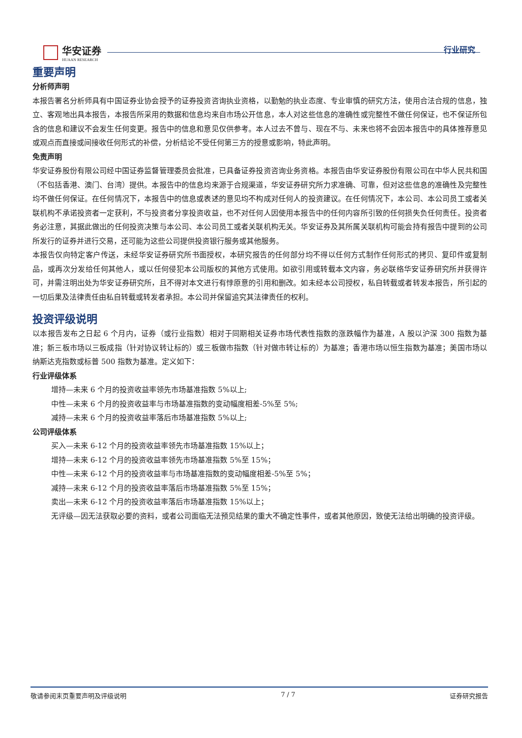华安证券
HUAAN RESEARCH
行业研究
重要声明
分析师声明
本报告署名分析师具有中国证券业协会授予的证券投资咨询执业资格，以勤勉的执业态度、专业审慎的研究方法，使用合法合规的信息，独立、客观地出具本报告，本报告所采用的数据和信息均来自市场公开信息，本人对这些信息的准确性或完整性不做任何保证，也不保证所包含的信息和建议不会发生任何变更。报告中的信息和意见仅供参考。本人过去不曾与、现在不与、未来也将不会因本报告中的具体推荐意见或观点而直接或间接收任何形式的补偿，分析结论不受任何第三方的授意或影响，特此声明。
免责声明
华安证券股份有限公司经中国证券监督管理委员会批准，已具备证券投资咨询业务资格。本报告由华安证券股份有限公司在中华人民共和国（不包括香港、澳门、台湾）提供。本报告中的信息均来源于合规渠道，华安证券研究所力求准确、可靠，但对这些信息的准确性及完整性均不做任何保证。在任何情况下，本报告中的信息或表述的意见均不构成对任何人的投资建议。在任何情况下，本公司、本公司员工或者关联机构不承诺投资者一定获利，不与投资者分享投资收益，也不对任何人因使用本报告中的任何内容所引致的任何损失负任何责任。投资者务必注意，其据此做出的任何投资决策与本公司、本公司员工或者关联机构无关。华安证券及其所属关联机构可能会持有报告中提到的公司所发行的证券并进行交易，还可能为这些公司提供投资银行服务或其他服务。
本报告仅向特定客户传送，未经华安证券研究所书面授权，本研究报告的任何部分均不得以任何方式制作任何形式的拷贝、复印件或复制品，或再次分发给任何其他人，或以任何侵犯本公司版权的其他方式使用。如欲引用或转载本文内容，务必联络华安证券研究所并获得许可，并需注明出处为华安证券研究所，且不得对本文进行有悖原意的引用和删改。如未经本公司授权，私自转载或者转发本报告，所引起的一切后果及法律责任由私自转载或转发者承担。本公司并保留追究其法律责任的权利。
投资评级说明
以本报告发布之日起 6 个月内，证券（或行业指数）相对于同期相关证券市场代表性指数的涨跌幅作为基准，A 股以沪深 300 指数为基准；新三板市场以三板成指（针对协议转让标的）或三板做市指数（针对做市转让标的）为基准；香港市场以恒生指数为基准；美国市场以纳斯达克指数或标普 500 指数为基准。定义如下：
行业评级体系
增持—未来 6 个月的投资收益率领先市场基准指数 5%以上;
中性—未来 6 个月的投资收益率与市场基准指数的变动幅度相差-5%至 5%;
减持—未来 6 个月的投资收益率落后市场基准指数 5%以上;
公司评级体系
买入—未来 6-12 个月的投资收益率领先市场基准指数 15%以上；
增持—未来 6-12 个月的投资收益率领先市场基准指数 5%至 15%；
中性—未来 6-12 个月的投资收益率与市场基准指数的变动幅度相差-5%至 5%；
减持—未来 6-12 个月的投资收益率落后市场基准指数 5%至 15%；
卖出—未来 6-12 个月的投资收益率落后市场基准指数 15%以上；
无评级—因无法获取必要的资料，或者公司面临无法预见结果的重大不确定性事件，或者其他原因，致使无法给出明确的投资评级。
敬请参阅末页重要声明及评级说明 7 / 7 证券研究报告